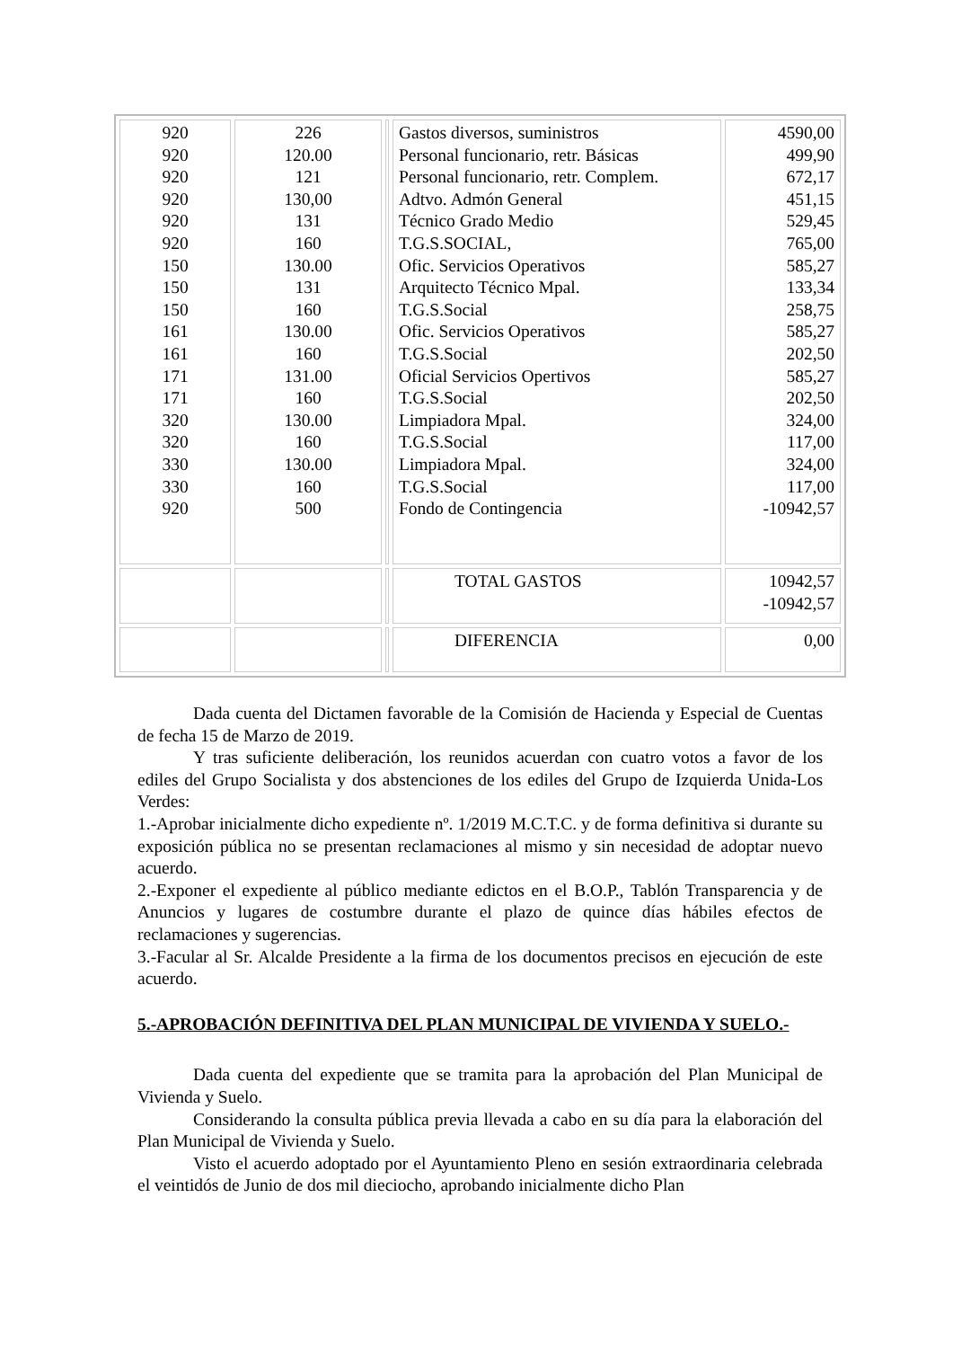| 920 920 920 920 920 920 150 150 150 161 161 171 171 320 320 330 330 920 | 226 120.00 121 130,00 131 160 130.00 131 160 130.00 160 131.00 160 130.00 160 130.00 160 500 | | Gastos diversos, suministros Personal funcionario, retr. Básicas Personal funcionario, retr. Complem. Adtvo. Admón General Técnico Grado Medio T.G.S.SOCIAL, Ofic. Servicios Operativos Arquitecto Técnico Mpal. T.G.S.Social Ofic. Servicios Operativos T.G.S.Social Oficial Servicios Opertivos T.G.S.Social Limpiadora Mpal. T.G.S.Social Limpiadora Mpal. T.G.S.Social Fondo de Contingencia | 4590,00 499,90 672,17 451,15 529,45 765,00 585,27 133,34 258,75 585,27 202,50 585,27 202,50 324,00 117,00 324,00 117,00 -10942,57 |
| | | | TOTAL GASTOS | 10942,57 -10942,57 |
| | | | DIFERENCIA | 0,00 |
Dada cuenta del Dictamen favorable de la Comisión de Hacienda y Especial de Cuentas de fecha 15 de Marzo de 2019.
Y tras suficiente deliberación, los reunidos acuerdan con cuatro votos a favor de los ediles del Grupo Socialista y dos abstenciones de los ediles del Grupo de Izquierda Unida-Los Verdes:
1.-Aprobar inicialmente dicho expediente nº. 1/2019 M.C.T.C. y de forma definitiva si durante su exposición pública no se presentan reclamaciones al mismo y sin necesidad de adoptar nuevo acuerdo.
2.-Exponer el expediente al público mediante edictos en el B.O.P., Tablón Transparencia y de Anuncios y lugares de costumbre durante el plazo de quince días hábiles efectos de reclamaciones y sugerencias.
3.-Facular al Sr. Alcalde Presidente a la firma de los documentos precisos en ejecución de este acuerdo.
5.-APROBACIÓN DEFINITIVA DEL PLAN MUNICIPAL DE VIVIENDA Y SUELO.-
Dada cuenta del expediente que se tramita para la aprobación del Plan Municipal de Vivienda y Suelo.
Considerando la consulta pública previa llevada a cabo en su día para la elaboración del Plan Municipal de Vivienda y Suelo.
Visto el acuerdo adoptado por el Ayuntamiento Pleno en sesión extraordinaria celebrada el veintidós de Junio de dos mil dieciocho, aprobando inicialmente dicho Plan